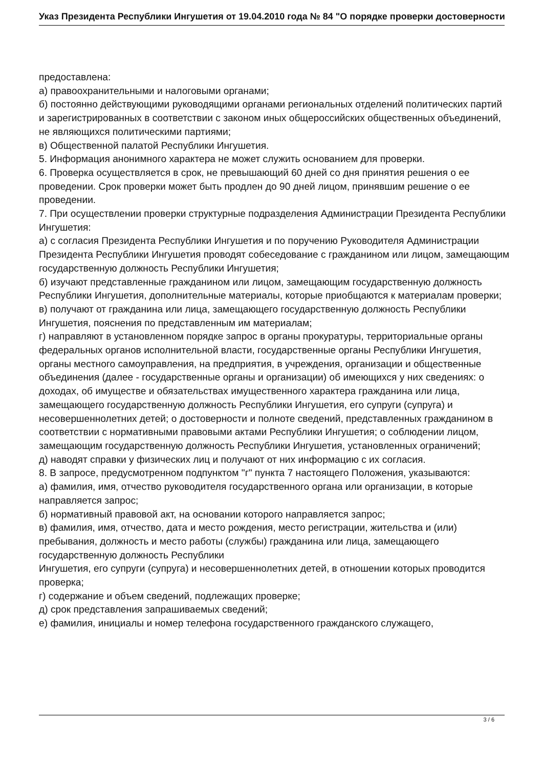Указ Президента Республики Ингушетия от 19.04.2010 года № 84 "О порядке проверки достоверности
предоставлена:
а) правоохранительными и налоговыми органами;
б) постоянно действующими руководящими органами региональных отделений политических партий и зарегистрированных в соответствии с законом иных общероссийских общественных объединений, не являющихся политическими партиями;
в) Общественной палатой Республики Ингушетия.
5. Информация анонимного характера не может служить основанием для проверки.
6. Проверка осуществляется в срок, не превышающий 60 дней со дня принятия решения о ее проведении. Срок проверки может быть продлен до 90 дней лицом, принявшим решение о ее проведении.
7. При осуществлении проверки структурные подразделения Администрации Президента Республики Ингушетия:
а) с согласия Президента Республики Ингушетия и по поручению Руководителя Администрации Президента Республики Ингушетия проводят собеседование с гражданином или лицом, замещающим государственную должность Республики Ингушетия;
б) изучают представленные гражданином или лицом, замещающим государственную должность Республики Ингушетия, дополнительные материалы, которые приобщаются к материалам проверки;
в) получают от гражданина или лица, замещающего государственную должность Республики Ингушетия, пояснения по представленным им материалам;
г) направляют в установленном порядке запрос в органы прокуратуры, территориальные органы федеральных органов исполнительной власти, государственные органы Республики Ингушетия, органы местного самоуправления, на предприятия, в учреждения, организации и общественные объединения (далее - государственные органы и организации) об имеющихся у них сведениях: о доходах, об имуществе и обязательствах имущественного характера гражданина или лица, замещающего государственную должность Республики Ингушетия, его супруги (супруга) и несовершеннолетних детей; о достоверности и полноте сведений, представленных гражданином в соответствии с нормативными правовыми актами Республики Ингушетия; о соблюдении лицом, замещающим государственную должность Республики Ингушетия, установленных ограничений;
д) наводят справки у физических лиц и получают от них информацию с их согласия.
8. В запросе, предусмотренном подпунктом "г" пункта 7 настоящего Положения, указываются:
а) фамилия, имя, отчество руководителя государственного органа или организации, в которые направляется запрос;
б) нормативный правовой акт, на основании которого направляется запрос;
в) фамилия, имя, отчество, дата и место рождения, место регистрации, жительства и (или) пребывания, должность и место работы (службы) гражданина или лица, замещающего государственную должность Республики
Ингушетия, его супруги (супруга) и несовершеннолетних детей, в отношении которых проводится проверка;
г) содержание и объем сведений, подлежащих проверке;
д) срок представления запрашиваемых сведений;
е) фамилия, инициалы и номер телефона государственного гражданского служащего,
3 / 6